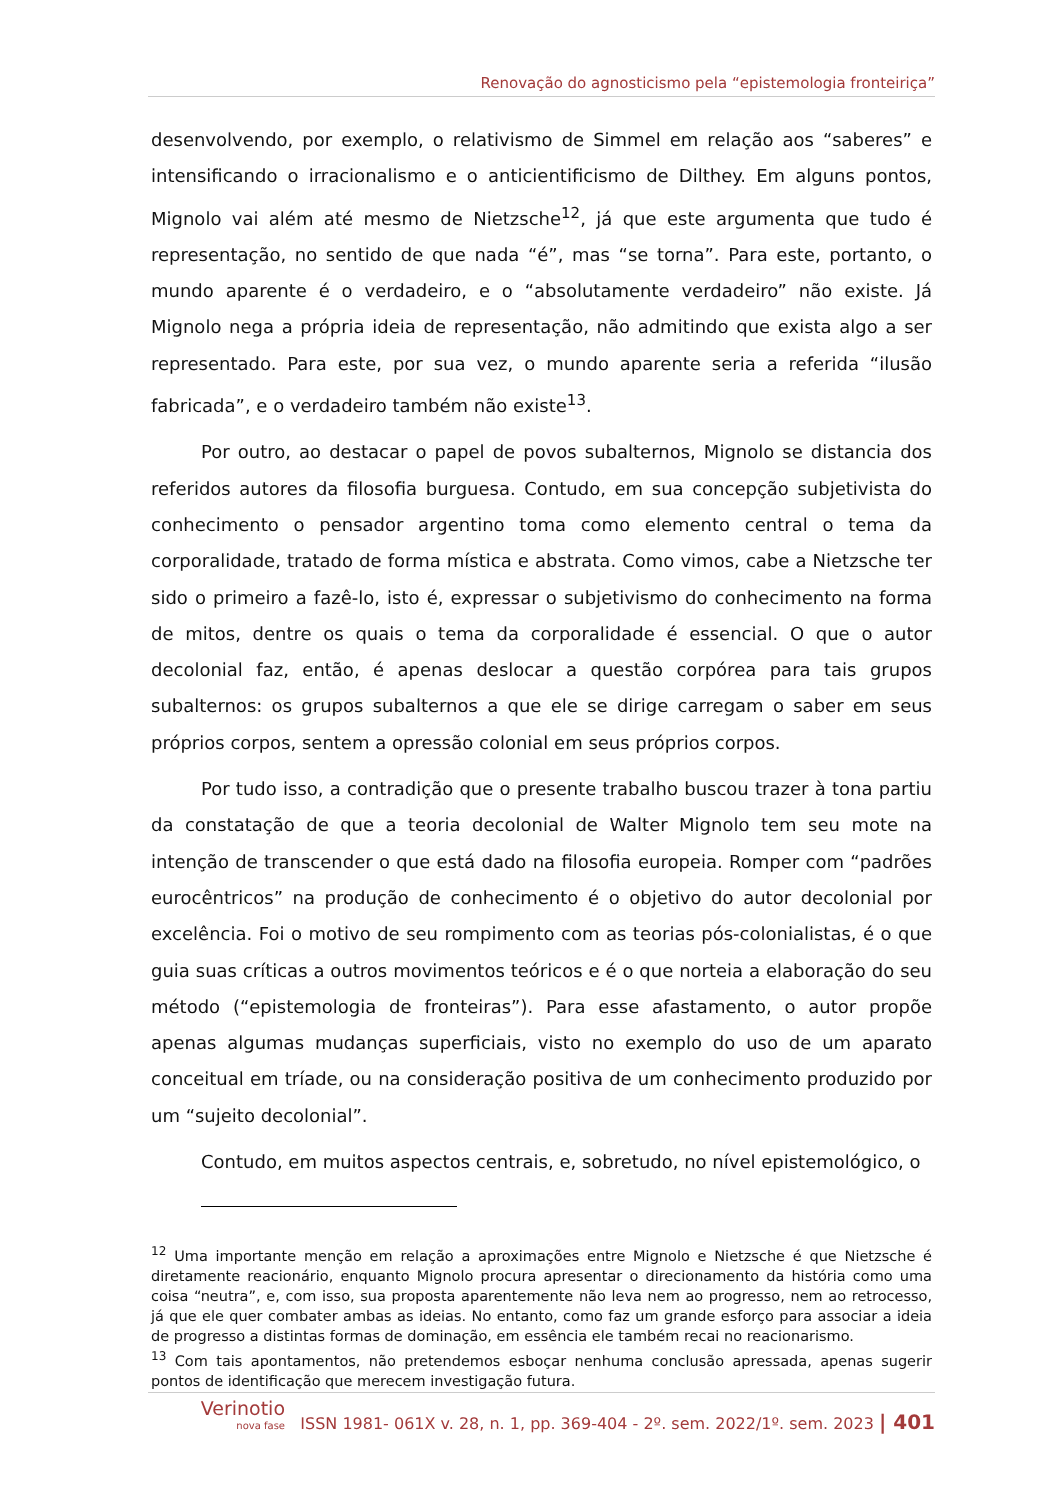Renovação do agnosticismo pela “epistemologia fronteiriça”
desenvolvendo, por exemplo, o relativismo de Simmel em relação aos “saberes” e intensificando o irracionalismo e o anticientificismo de Dilthey. Em alguns pontos, Mignolo vai além até mesmo de Nietzsche<sup>12</sup>, já que este argumenta que tudo é representação, no sentido de que nada “é”, mas “se torna”. Para este, portanto, o mundo aparente é o verdadeiro, e o “absolutamente verdadeiro” não existe. Já Mignolo nega a própria ideia de representação, não admitindo que exista algo a ser representado. Para este, por sua vez, o mundo aparente seria a referida “ilusão fabricada”, e o verdadeiro também não existe<sup>13</sup>.
Por outro, ao destacar o papel de povos subalternos, Mignolo se distancia dos referidos autores da filosofia burguesa. Contudo, em sua concepção subjetivista do conhecimento o pensador argentino toma como elemento central o tema da corporalidade, tratado de forma mística e abstrata. Como vimos, cabe a Nietzsche ter sido o primeiro a fazê-lo, isto é, expressar o subjetivismo do conhecimento na forma de mitos, dentre os quais o tema da corporalidade é essencial. O que o autor decolonial faz, então, é apenas deslocar a questão corpórea para tais grupos subalternos: os grupos subalternos a que ele se dirige carregam o saber em seus próprios corpos, sentem a opressão colonial em seus próprios corpos.
Por tudo isso, a contradição que o presente trabalho buscou trazer à tona partiu da constatação de que a teoria decolonial de Walter Mignolo tem seu mote na intenção de transcender o que está dado na filosofia europeia. Romper com “padrões eurocêntricos” na produção de conhecimento é o objetivo do autor decolonial por excelência. Foi o motivo de seu rompimento com as teorias pós-colonialistas, é o que guia suas críticas a outros movimentos teóricos e é o que norteia a elaboração do seu método (“epistemologia de fronteiras”). Para esse afastamento, o autor propõe apenas algumas mudanças superficiais, visto no exemplo do uso de um aparato conceitual em tríade, ou na consideração positiva de um conhecimento produzido por um “sujeito decolonial”.
Contudo, em muitos aspectos centrais, e, sobretudo, no nível epistemológico, o
<sup>12</sup> Uma importante menção em relação a aproximações entre Mignolo e Nietzsche é que Nietzsche é diretamente reacionário, enquanto Mignolo procura apresentar o direcionamento da história como uma coisa “neutra”, e, com isso, sua proposta aparentemente não leva nem ao progresso, nem ao retrocesso, já que ele quer combater ambas as ideias. No entanto, como faz um grande esforço para associar a ideia de progresso a distintas formas de dominação, em essência ele também recai no reacionarismo.
<sup>13</sup> Com tais apontamentos, não pretendemos esboçar nenhuma conclusão apressada, apenas sugerir pontos de identificação que merecem investigação futura.
Verinotio nova fase ISSN 1981- 061X v. 28, n. 1, pp. 369-404 - 2º. sem. 2022/1º. sem. 2023 | 401